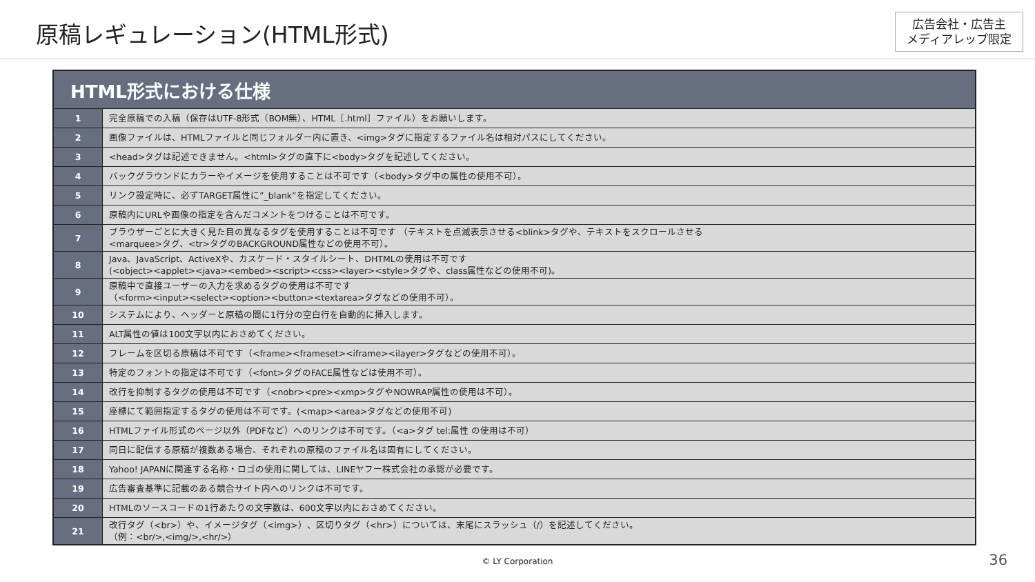原稿レギュレーション(HTML形式)
広告会社・広告主
メディアレップ限定
| HTML形式における仕様 | |
| --- | --- |
| 1 | 完全原稿での入稿（保存はUTF-8形式（BOM無）、HTML［.html］ファイル）をお願いします。 |
| 2 | 画像ファイルは、HTMLファイルと同じフォルダー内に置き、<img>タグに指定するファイル名は相対パスにしてください。 |
| 3 | <head>タグは記述できません。<html>タグの直下に<body>タグを記述してください。 |
| 4 | バックグラウンドにカラーやイメージを使用することは不可です（<body>タグ中の属性の使用不可）。 |
| 5 | リンク設定時に、必ずTARGET属性に”_blank”を指定してください。 |
| 6 | 原稿内にURLや画像の指定を含んだコメントをつけることは不可です。 |
| 7 | ブラウザーごとに大きく見た目の異なるタグを使用することは不可です （テキストを点滅表示させる<blink>タグや、テキストをスクロールさせる <marquee>タグ、<tr>タグのBACKGROUND属性などの使用不可）。 |
| 8 | Java、JavaScript、ActiveXや、カスケード・スタイルシート、DHTMLの使用は不可です (<object><applet><java><embed><script><css><layer><style>タグや、class属性などの使用不可)。 |
| 9 | 原稿中で直接ユーザーの入力を求めるタグの使用は不可です （<form><input><select><option><button><textarea>タグなどの使用不可）。 |
| 10 | システムにより、ヘッダーと原稿の間に1行分の空白行を自動的に挿入します。 |
| 11 | ALT属性の値は100文字以内におさめてください。 |
| 12 | フレームを区切る原稿は不可です（<frame><frameset><iframe><ilayer>タグなどの使用不可）。 |
| 13 | 特定のフォントの指定は不可です（<font>タグのFACE属性などは使用不可）。 |
| 14 | 改行を抑制するタグの使用は不可です（<nobr><pre><xmp>タグやNOWRAP属性の使用は不可）。 |
| 15 | 座標にて範囲指定するタグの使用は不可です。(<map><area>タグなどの使用不可) |
| 16 | HTMLファイル形式のページ以外（PDFなど）へのリンクは不可です。（<a>タグ tel:属性 の使用は不可） |
| 17 | 同日に配信する原稿が複数ある場合、それぞれの原稿のファイル名は固有にしてください。 |
| 18 | Yahoo! JAPANに関連する名称・ロゴの使用に関しては、LINEヤフー株式会社の承認が必要です。 |
| 19 | 広告審査基準に記載のある競合サイト内へのリンクは不可です。 |
| 20 | HTMLのソースコードの1行あたりの文字数は、600文字以内におさめてください。 |
| 21 | 改行タグ（<br>）や、イメージタグ（<img>）、区切りタグ（<hr>）については、末尾にスラッシュ（/）を記述してください。 （例：<br/>,<img/>,<hr/>） |
© LY Corporation
36